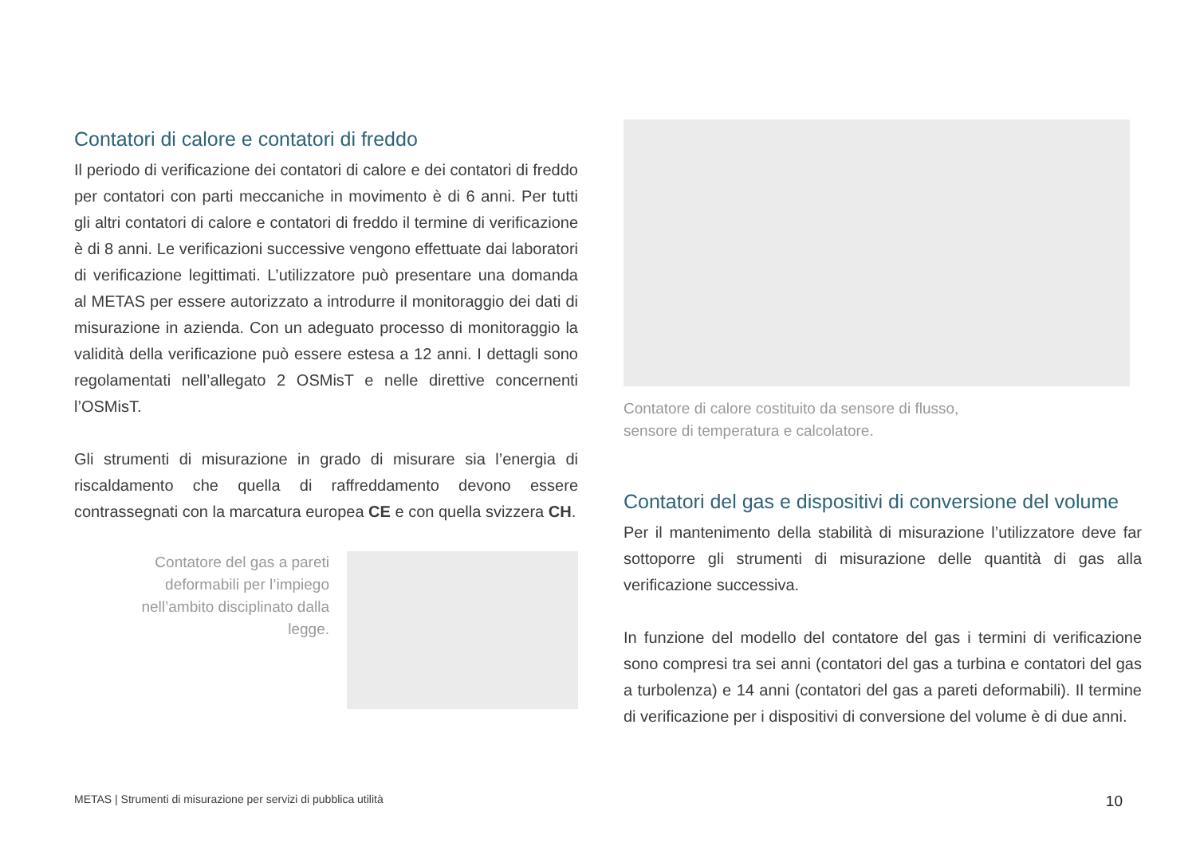Contatori di calore e contatori di freddo
Il periodo di verificazione dei contatori di calore e dei contatori di freddo per contatori con parti meccaniche in movimento è di 6 anni. Per tutti gli altri contatori di calore e contatori di freddo il termine di verificazione è di 8 anni. Le verificazioni successive vengono effettuate dai laboratori di verificazione legittimati. L’utilizzatore può presentare una domanda al METAS per essere autorizzato a introdurre il monitoraggio dei dati di misurazione in azienda. Con un adeguato processo di monitoraggio la validità della verificazione può essere estesa a 12 anni. I dettagli sono regolamentati nell’allegato 2 OSMisT e nelle direttive concernenti l’OSMisT.
Gli strumenti di misurazione in grado di misurare sia l’energia di riscaldamento che quella di raffreddamento devono essere contrassegnati con la marcatura europea CE e con quella svizzera CH.
Contatore del gas a pareti deformabili per l’impiego nell’ambito disciplinato dalla legge.
Contatore di calore costituito da sensore di flusso,
sensore di temperatura e calcolatore.
Contatori del gas e dispositivi di conversione del volume
Per il mantenimento della stabilità di misurazione l’utilizzatore deve far sottoporre gli strumenti di misurazione delle quantità di gas alla verificazione successiva.
In funzione del modello del contatore del gas i termini di verificazione sono compresi tra sei anni (contatori del gas a turbina e contatori del gas a turbolenza) e 14 anni (contatori del gas a pareti deformabili). Il termine di verificazione per i dispositivi di conversione del volume è di due anni.
METAS | Strumenti di misurazione per servizi di pubblica utilità 10